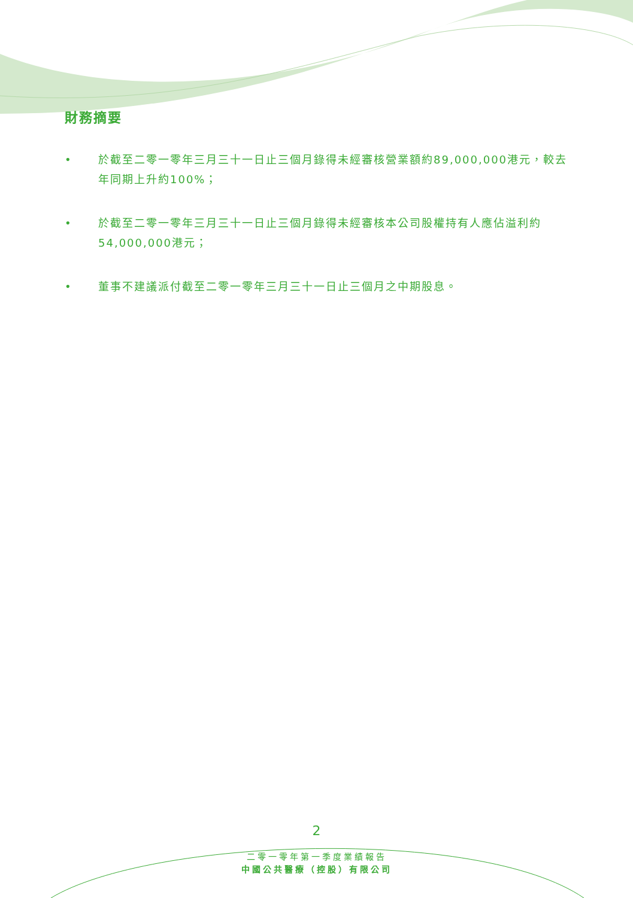財務摘要
• 於截至二零一零年三月三十一日止三個月錄得未經審核營業額約89,000,000港元，較去年同期上升約100%；
• 於截至二零一零年三月三十一日止三個月錄得未經審核本公司股權持有人應佔溢利約54,000,000港元；
• 董事不建議派付截至二零一零年三月三十一日止三個月之中期股息。
2
二零一零年第一季度業績報告
中國公共醫療（控股）有限公司